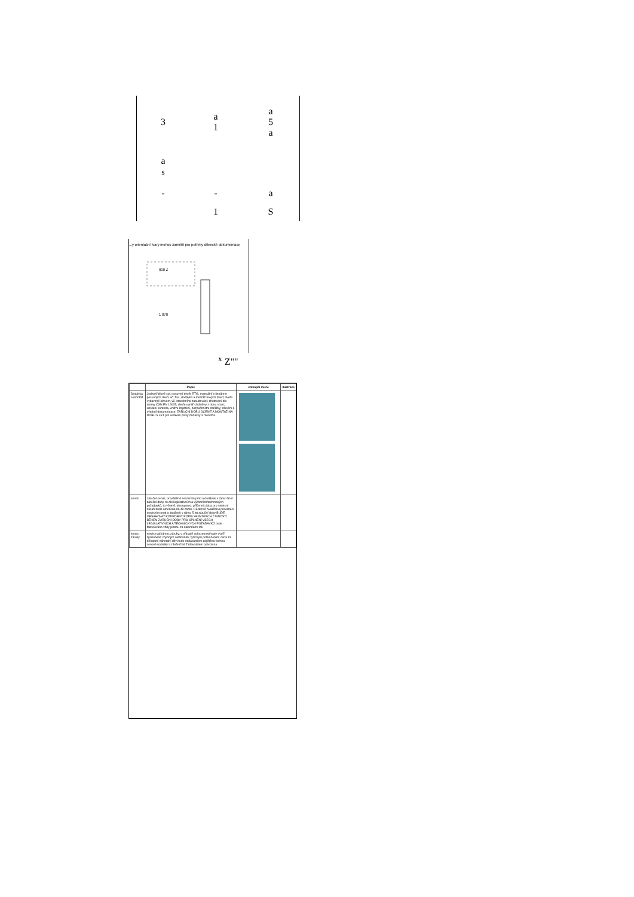| 3 | a 1 | a 5 a |
| a s | | |
| - | - | a |
| | 1 | S |
...y orientační tvary mohou zaměřit pro potřeby dílenské dokumentace
800 Z
1 070
<sup>x</sup> Z""
| | Popis | stávající dveře | Ilustrace |
| --- | --- | --- | --- |
| Dodávka a montáž | Jednokřídlové sol. posuvné dveře RTG, manuální s lineárem posuvných dveří, vč. fixu, dodávka a montáž nových dveří; dveře vybavené olovem, vč. stavebního zabudování; zhotovení dle normy ČSN EN 16005; dveře uvnitř chráněny z obou stran; vizuální kontrola, vnitřní zajištění, bezpečnostní zarážky; záruční a výrobní dokumentace; ZÁRUČNÍ DOBU OCENIT A MONTÁŽ NA DOBU 5 LET pro veškeré prvky dodávky a montáže. | | |
| servis | záruční servis, prováděné servisním proti a dodávek v rámci 5 let záruční doby, to dle legislativních a výrobních/technických požadavků, to včetně: dostupnost, příčenná doba pro servisní zásah bude omezena do 48 hodin. CENOVÁ NABÍDKA prováděcí servisním proti a dodávek v rámci 5 let záruční doby BUDE OBSAHOVAT PODROBNÝ POPIS SERVISNÍCH ČINNOSTÍ BĚHEM ZÁRUČNÍ DOBY PRO SPLNĚNÍ VŠECH LEGISLATIVNÍCH A TECHNICKÝCH POŽADAVKŮ bude fakturováno vždy jednou za kalendářní rok | | |
| konec záruky | servis nad rámec záruky, v případě pokozenosti/vady dveří způsobené chybným ovládáním, fyzickým poškozením; cena za případné náhradní díly bude dodavatelem zajištěna formou cenové nabídky a závěrečné Zadavatelem potvrzena | | |